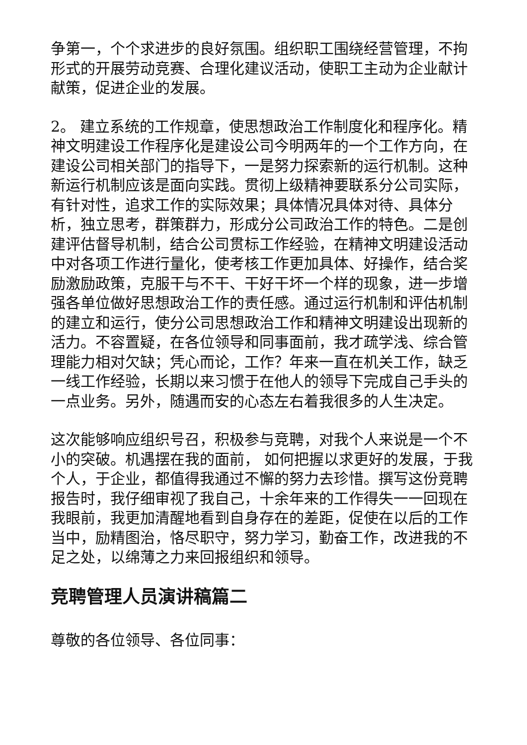争第一，个个求进步的良好氛围。组织职工围绕经营管理，不拘形式的开展劳动竞赛、合理化建议活动，使职工主动为企业献计献策，促进企业的发展。
2。 建立系统的工作规章，使思想政治工作制度化和程序化。精神文明建设工作程序化是建设公司今明两年的一个工作方向，在建设公司相关部门的指导下，一是努力探索新的运行机制。这种新运行机制应该是面向实践。贯彻上级精神要联系分公司实际，有针对性，追求工作的实际效果；具体情况具体对待、具体分析，独立思考，群策群力，形成分公司政治工作的特色。二是创建评估督导机制，结合公司贯标工作经验，在精神文明建设活动中对各项工作进行量化，使考核工作更加具体、好操作，结合奖励激励政策，克服干与不干、干好干坏一个样的现象，进一步增强各单位做好思想政治工作的责任感。通过运行机制和评估机制的建立和运行，使分公司思想政治工作和精神文明建设出现新的活力。不容置疑，在各位领导和同事面前，我才疏学浅、综合管理能力相对欠缺；凭心而论，工作？年来一直在机关工作，缺乏一线工作经验，长期以来习惯于在他人的领导下完成自己手头的一点业务。另外，随遇而安的心态左右着我很多的人生决定。
这次能够响应组织号召，积极参与竞聘，对我个人来说是一个不小的突破。机遇摆在我的面前， 如何把握以求更好的发展，于我个人，于企业，都值得我通过不懈的努力去珍惜。撰写这份竞聘报告时，我仔细审视了我自己，十余年来的工作得失一一回现在我眼前，我更加清醒地看到自身存在的差距，促使在以后的工作当中，励精图治，恪尽职守，努力学习，勤奋工作，改进我的不足之处，以绵薄之力来回报组织和领导。
竞聘管理人员演讲稿篇二
尊敬的各位领导、各位同事：